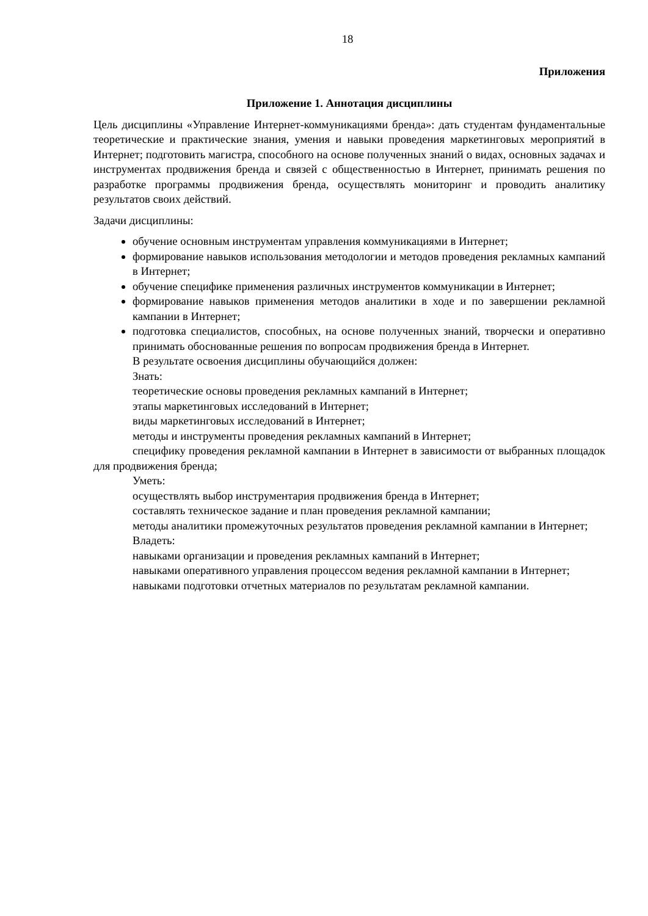18
Приложения
Приложение 1. Аннотация дисциплины
Цель дисциплины «Управление Интернет-коммуникациями бренда»: дать студентам фундаментальные теоретические и практические знания, умения и навыки проведения маркетинговых мероприятий в Интернет; подготовить магистра, способного на основе полученных знаний о видах, основных задачах и инструментах продвижения бренда и связей с общественностью в Интернет, принимать решения по разработке программы продвижения бренда, осуществлять мониторинг и проводить аналитику результатов своих действий.
Задачи дисциплины:
обучение основным инструментам управления коммуникациями в Интернет;
формирование навыков использования методологии и методов проведения рекламных кампаний в Интернет;
обучение специфике применения различных инструментов коммуникации в Интернет;
формирование навыков применения методов аналитики в ходе и по завершении рекламной кампании в Интернет;
подготовка специалистов, способных, на основе полученных знаний, творчески и оперативно принимать обоснованные решения по вопросам продвижения бренда в Интернет.
В результате освоения дисциплины обучающийся должен:
Знать:
теоретические основы проведения рекламных кампаний в Интернет;
этапы маркетинговых исследований в Интернет;
виды маркетинговых исследований в Интернет;
методы и инструменты проведения рекламных кампаний в Интернет;
специфику проведения рекламной кампании в Интернет в зависимости от выбранных площадок для продвижения бренда;
Уметь:
осуществлять выбор инструментария продвижения бренда в Интернет;
составлять техническое задание и план проведения рекламной кампании;
методы аналитики промежуточных результатов проведения рекламной кампании в Интернет;
Владеть:
навыками организации и проведения рекламных кампаний в Интернет;
навыками оперативного управления процессом ведения рекламной кампании в Интернет;
навыками подготовки отчетных материалов по результатам рекламной кампании.